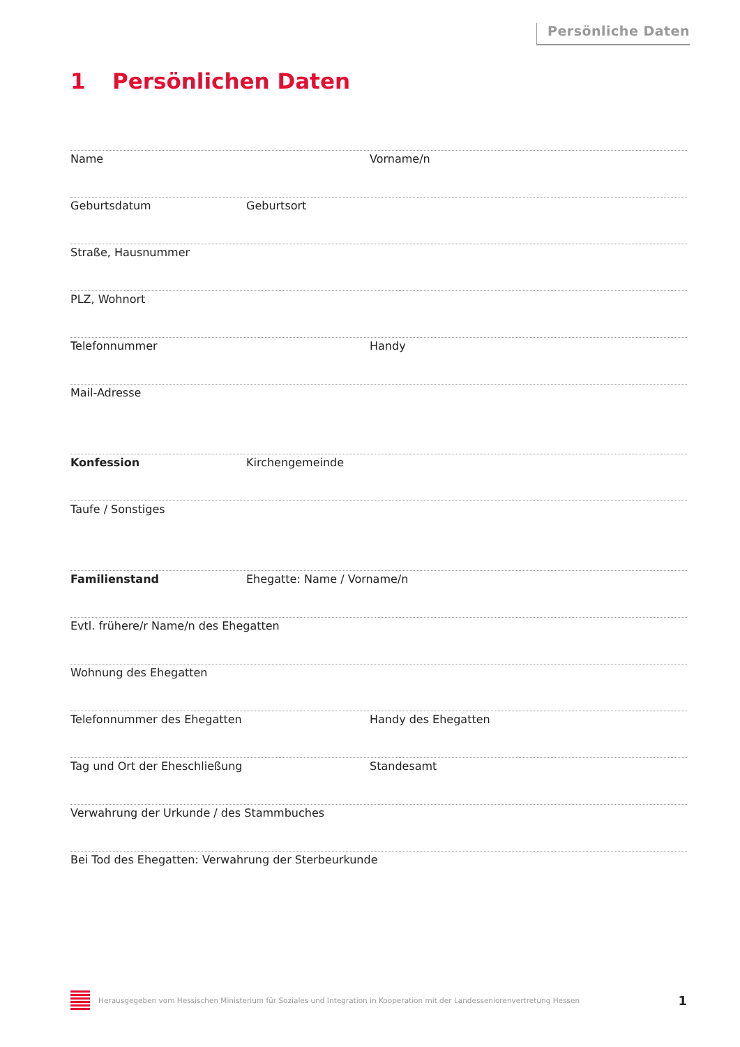Persönliche Daten
1 Persönlichen Daten
Name Vorname/n
Geburtsdatum Geburtsort
Straße, Hausnummer
PLZ, Wohnort
Telefonnummer Handy
Mail-Adresse
Konfession Kirchengemeinde
Taufe / Sonstiges
Familienstand Ehegatte: Name / Vorname/n
Evtl. frühere/r Name/n des Ehegatten
Wohnung des Ehegatten
Telefonnummer des Ehegatten Handy des Ehegatten
Tag und Ort der Eheschließung Standesamt
Verwahrung der Urkunde / des Stammbuches
Bei Tod des Ehegatten: Verwahrung der Sterbeurkunde
Herausgegeben vom Hessischen Ministerium für Soziales und Integration in Kooperation mit der Landesseniorenvertretung Hessen
1